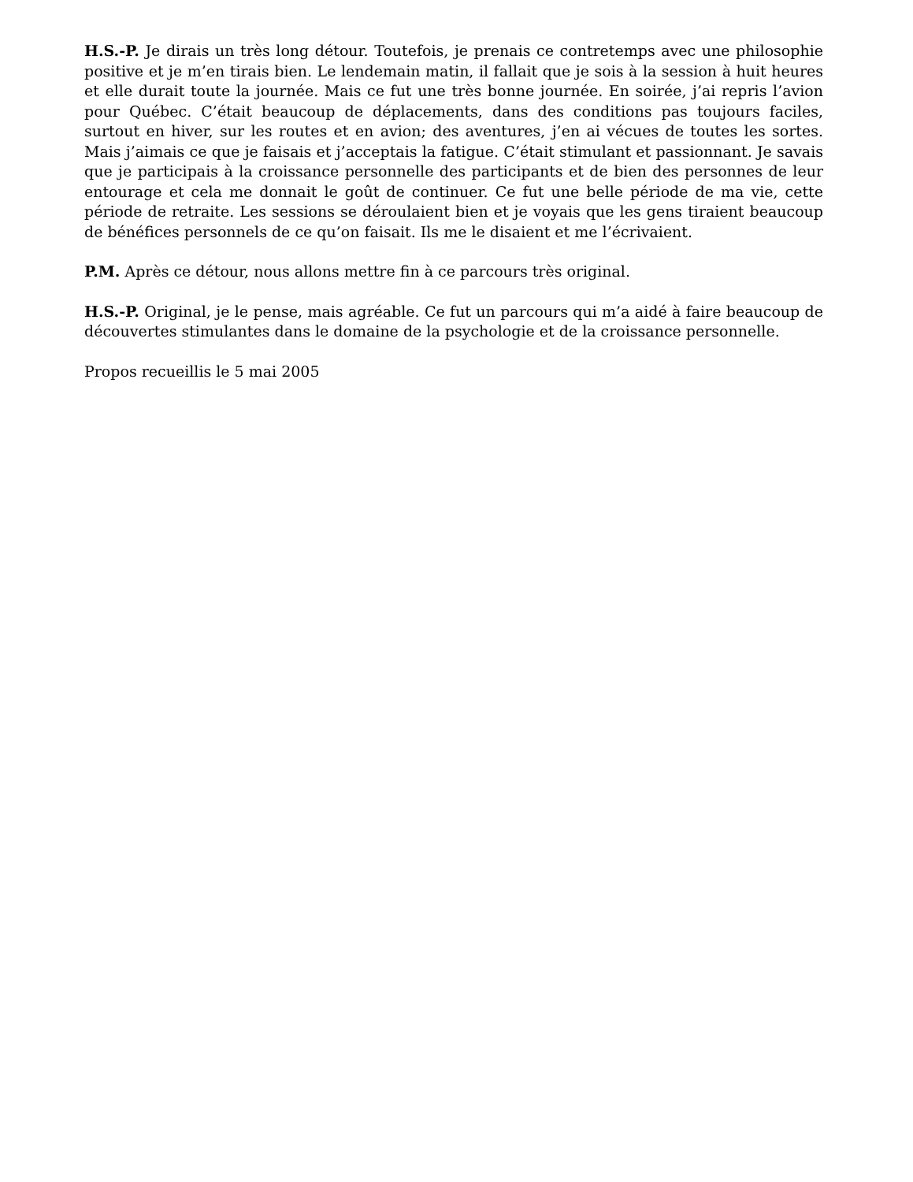H.S.-P. Je dirais un très long détour. Toutefois, je prenais ce contretemps avec une philosophie positive et je m’en tirais bien. Le lendemain matin, il fallait que je sois à la session à huit heures et elle durait toute la journée. Mais ce fut une très bonne journée. En soirée, j’ai repris l’avion pour Québec. C’était beaucoup de déplacements, dans des conditions pas toujours faciles, surtout en hiver, sur les routes et en avion; des aventures, j’en ai vécues de toutes les sortes. Mais j’aimais ce que je faisais et j’acceptais la fatigue. C’était stimulant et passionnant. Je savais que je participais à la croissance personnelle des participants et de bien des personnes de leur entourage et cela me donnait le goût de continuer. Ce fut une belle période de ma vie, cette période de retraite. Les sessions se déroulaient bien et je voyais que les gens tiraient beaucoup de bénéfices personnels de ce qu’on faisait. Ils me le disaient et me l’écrivaient.
P.M. Après ce détour, nous allons mettre fin à ce parcours très original.
H.S.-P. Original, je le pense, mais agréable. Ce fut un parcours qui m’a aidé à faire beaucoup de découvertes stimulantes dans le domaine de la psychologie et de la croissance personnelle.
Propos recueillis le 5 mai 2005